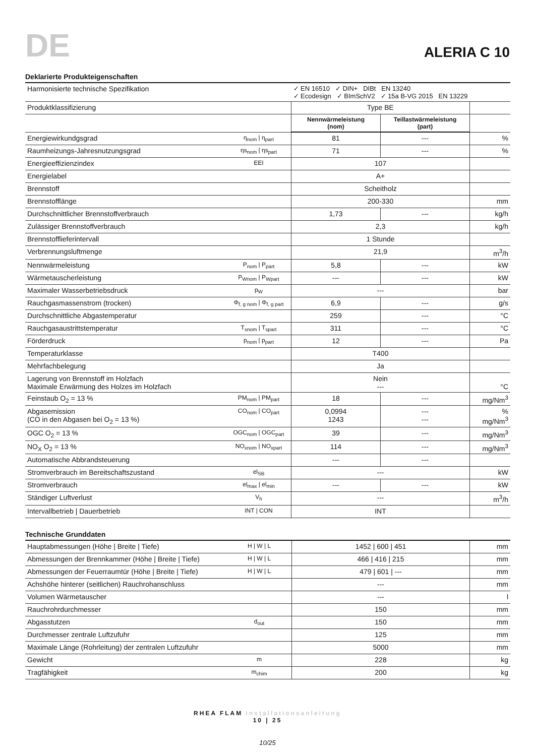DE
ALERIA C 10
Deklarierte Produkteigenschaften
| Harmonisierte technische Spezifikation | | ✓ EN 16510 ✓ DIN+ DIBt EN 13240 ✓ Ecodesign ✓ BImSchV2 ✓ 15a B-VG 2015 EN 13229 | | |
| Produktklassifizierung | | Type BE | | |
| | | Nennwärmeleistung (nom) | Teillastwärmeleistung (part) | |
| Energiewirkundgsgrad | η<sub>nom</sub> / η<sub>part</sub> | 81 | --- | % |
| Raumheizungs-Jahresnutzungsgrad | ηs<sub>nom</sub> / ηs<sub>part</sub> | 71 | --- | % |
| Energieeffizienzindex | EEI | 107 | | |
| Energielabel | | A+ | | |
| Brennstoff | | Scheitholz | | |
| Brennstofflänge | | 200-330 | | mm |
| Durchschnittlicher Brennstoffverbrauch | | 1,73 | --- | kg/h |
| Zulässiger Brennstoffverbrauch | | 2,3 | | kg/h |
| Brennstofflieferintervall | | 1 Stunde | | |
| Verbrennungsluftmenge | | 21,9 | | m<sup>3</sup>/h |
| Nennwärmeleistung | P<sub>nom</sub> / P<sub>part</sub> | 5,8 | --- | kW |
| Wärmetauscherleistung | P<sub>Wnom</sub> / P<sub>Wpart</sub> | --- | --- | kW |
| Maximaler Wasserbetriebsdruck | p<sub>W</sub> | --- | | bar |
| Rauchgasmassenstrom (trocken) | Φ<sub>f, g nom</sub> / Φ<sub>f, g part</sub> | 6,9 | --- | g/s |
| Durchschnittliche Abgastemperatur | | 259 | --- | °C |
| Rauchgasaustrittstemperatur | T<sub>snom</sub> / T<sub>spart</sub> | 311 | --- | °C |
| Förderdruck | p<sub>nom</sub> / p<sub>part</sub> | 12 | --- | Pa |
| Temperaturklasse | | T400 | | |
| Mehrfachbelegung | | Ja | | |
| Lagerung von Brennstoff im Holzfach Maximale Erwärmung des Holzes im Holzfach | | Nein --- | | °C |
| Feinstaub O<sub>2</sub> = 13 % | PM<sub>nom</sub> / PM<sub>part</sub> | 18 | --- | mg/Nm<sup>3</sup> |
| Abgasemission (CO in den Abgasen bei O<sub>2</sub> = 13 %) | CO<sub>nom</sub> / CO<sub>part</sub> | 0,0994 1243 | --- --- | % mg/Nm<sup>3</sup> |
| OGC O<sub>2</sub> = 13 % | OGC<sub>nom</sub> / OGC<sub>part</sub> | 39 | --- | mg/Nm<sup>3</sup> |
| NO<sub>X</sub> O<sub>2</sub> = 13 % | NO<sub>xnom</sub> / NO<sub>xpart</sub> | 114 | --- | mg/Nm<sup>3</sup> |
| Automatische Abbrandsteuerung | | --- | --- | |
| Stromverbrauch im Bereitschaftszustand | el<sub>SB</sub> | --- | | kW |
| Stromverbrauch | el<sub>max</sub> / el<sub>min</sub> | --- | --- | kW |
| Ständiger Luftverlust | V<sub>h</sub> | --- | | m<sup>3</sup>/h |
| Intervallbetrieb / Dauerbetrieb | INT / CON | INT | | |
Technische Grunddaten
| Hauptabmessungen (Höhe / Breite / Tiefe) | H / W / L | 1452 / 600 / 451 | mm |
| Abmessungen der Brennkammer (Höhe / Breite / Tiefe) | H / W / L | 466 / 416 / 215 | mm |
| Abmessungen der Feuerraumtür (Höhe / Breite / Tiefe) | H / W / L | 479 / 601 / --- | mm |
| Achshöhe hinterer (seitlichen) Rauchrohanschluss | | --- | mm |
| Volumen Wärmetauscher | | --- | l |
| Rauchrohrdurchmesser | | 150 | mm |
| Abgasstutzen | d<sub>out</sub> | 150 | mm |
| Durchmesser zentrale Luftzufuhr | | 125 | mm |
| Maximale Länge (Rohrleitung) der zentralen Luftzufuhr | | 5000 | mm |
| Gewicht | m | 228 | kg |
| Tragfähigkeit | m<sub>chim</sub> | 200 | kg |
RHEA FLAM Installationsanleitung
10 | 25
10/25